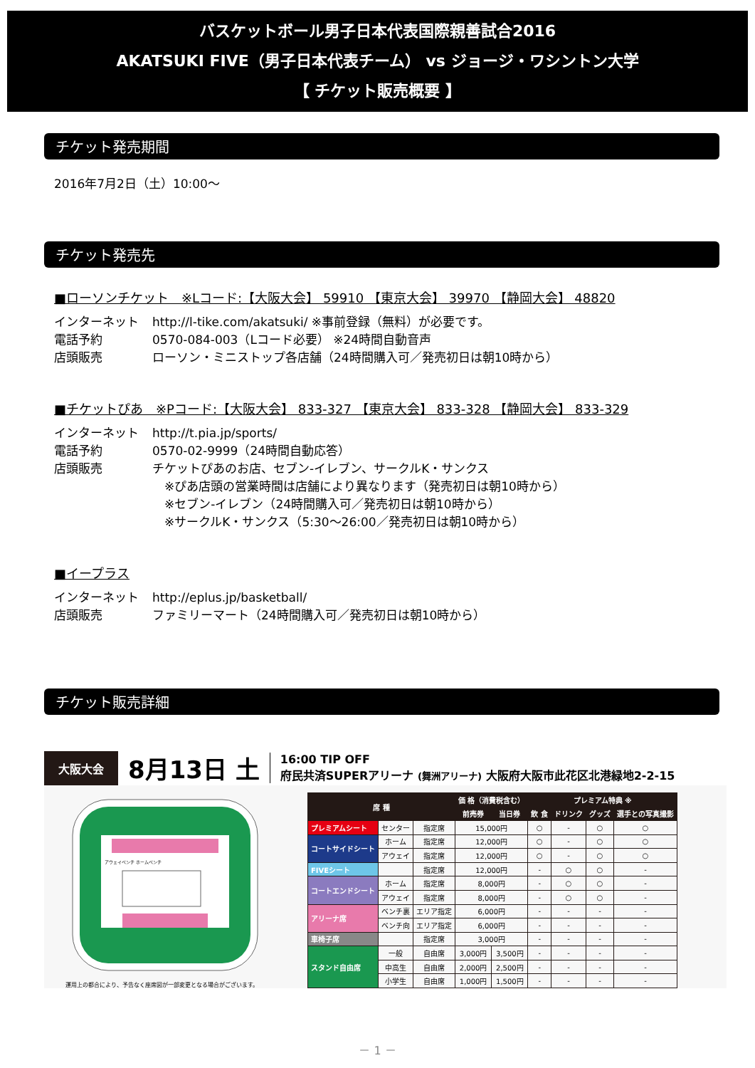バスケットボール男子日本代表国際親善試合2016
AKATSUKI FIVE（男子日本代表チーム） vs ジョージ・ワシントン大学
【 チケット販売概要 】
チケット発売期間
2016年7月2日（土）10:00～
チケット発売先
■ローソンチケット　※Lコード:【大阪大会】 59910 【東京大会】 39970 【静岡大会】 48820
インターネット http://l-tike.com/akatsuki/ ※事前登録（無料）が必要です。
電話予約 0570-084-003（Lコード必要） ※24時間自動音声
店頭販売 ローソン・ミニストップ各店舗（24時間購入可／発売初日は朝10時から）
■チケットぴあ　※Pコード:【大阪大会】 833-327 【東京大会】 833-328 【静岡大会】 833-329
インターネット http://t.pia.jp/sports/
電話予約 0570-02-9999（24時間自動応答）
店頭販売 チケットぴあのお店、セブン-イレブン、サークルK・サンクス
※ぴあ店頭の営業時間は店舗により異なります（発売初日は朝10時から）
※セブン-イレブン（24時間購入可／発売初日は朝10時から）
※サークルK・サンクス（5:30～26:00／発売初日は朝10時から）
■イープラス
インターネット http://eplus.jp/basketball/
店頭販売 ファミリーマート（24時間購入可／発売初日は朝10時から）
チケット販売詳細
大阪大会 8月13日 土
16:00 TIP OFF
府民共済SUPERアリーナ (舞洲アリーナ) 大阪府大阪市此花区北港緑地2-2-15
アウェイベンチ ホームベンチ
運用上の都合により、予告なく座席図が一部変更となる場合がございます。
| 席 種 | | | 価 格（消費税含む） | | プレミアム特典 ※ | | | |
| --- | --- | --- | --- | --- | --- | --- | --- | --- |
| | | | 前売券 | 当日券 | 飲 食 | ドリンク | グッズ | 選手との写真撮影 |
| プレミアムシート | センター | 指定席 | 15,000円 | | ○ | - | ○ | ○ |
| コートサイドシート | ホーム | 指定席 | 12,000円 | | ○ | - | ○ | ○ |
| | アウェイ | 指定席 | 12,000円 | | ○ | - | ○ | ○ |
| FIVEシート | | 指定席 | 12,000円 | | - | ○ | ○ | - |
| コートエンドシート | ホーム | 指定席 | 8,000円 | | - | ○ | ○ | - |
| | アウェイ | 指定席 | 8,000円 | | - | ○ | ○ | - |
| アリーナ席 | ベンチ裏 | エリア指定 | 6,000円 | | - | - | - | - |
| | ベンチ向 | エリア指定 | 6,000円 | | - | - | - | - |
| 車椅子席 | | 指定席 | 3,000円 | | - | - | - | - |
| スタンド自由席 | 一般 | 自由席 | 3,000円 | 3,500円 | - | - | - | - |
| | 中高生 | 自由席 | 2,000円 | 2,500円 | - | - | - | - |
| | 小学生 | 自由席 | 1,000円 | 1,500円 | - | - | - | - |
－ 1 －